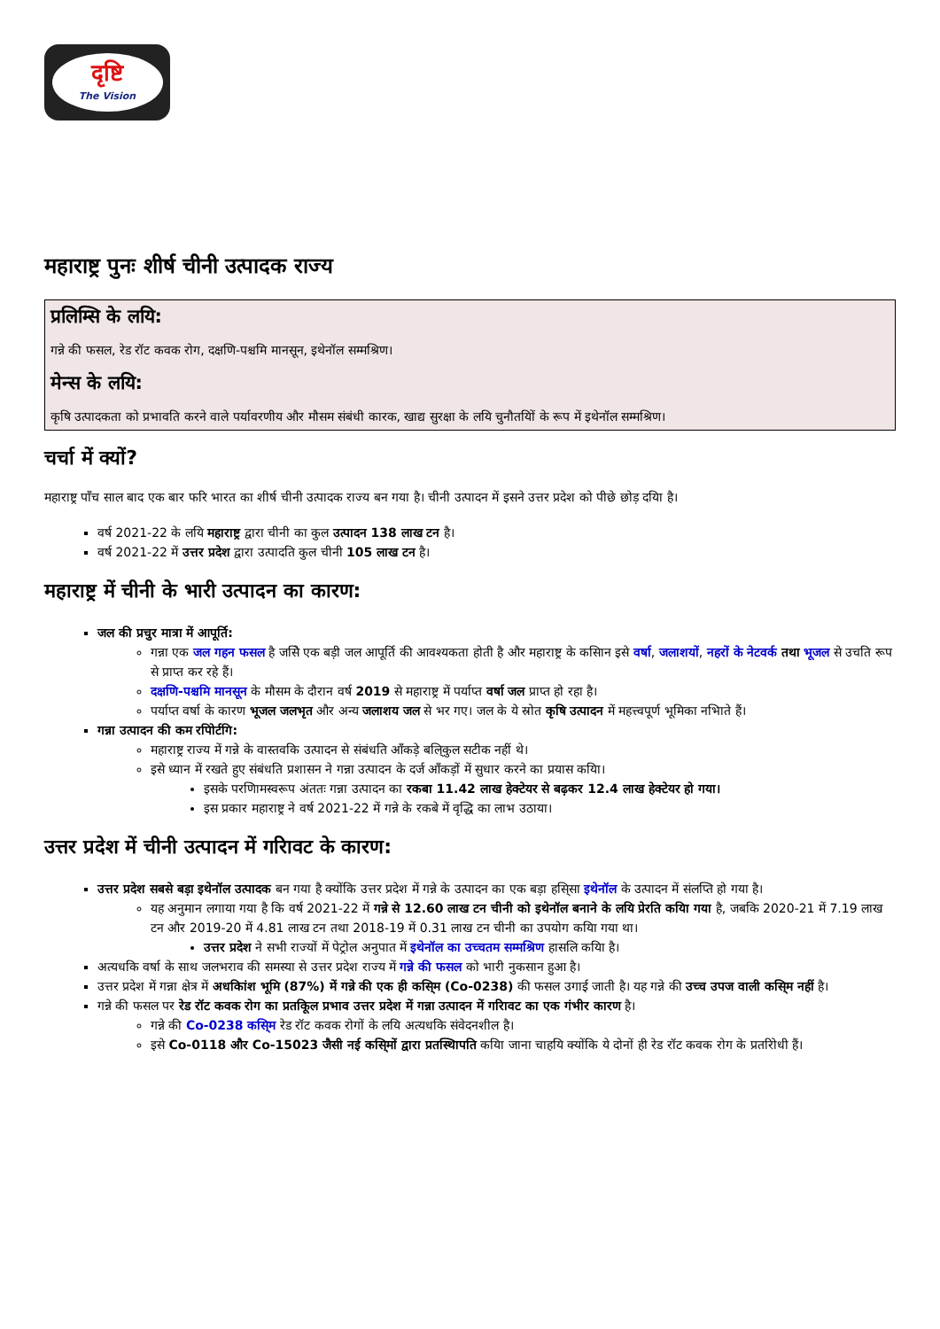दृष्टि
The Vision
महाराष्ट्र पुनः शीर्ष चीनी उत्पादक राज्य
प्रलिम्सि के लयि:
गन्ने की फसल, रेड रॉट कवक रोग, दक्षणि-पश्चमि मानसून, इथेनॉल सम्मश्रिण।
मेन्स के लयि:
कृषि उत्पादकता को प्रभावति करने वाले पर्यावरणीय और मौसम संबंधी कारक, खाद्य सुरक्षा के लयि चुनौतयिों के रूप में इथेनॉल सम्मश्रिण।
चर्चा में क्यों?
महाराष्ट्र पाँच साल बाद एक बार फरि भारत का शीर्ष चीनी उत्पादक राज्य बन गया है। चीनी उत्पादन में इसने उत्तर प्रदेश को पीछे छोड़ दयाि है।
वर्ष 2021-22 के लयि महाराष्ट्र द्वारा चीनी का कुल उत्पादन 138 लाख टन है।
वर्ष 2021-22 में उत्तर प्रदेश द्वारा उत्पादति कुल चीनी 105 लाख टन है।
महाराष्ट्र में चीनी के भारी उत्पादन का कारण:
जल की प्रचुर मात्रा में आपूर्ति:
गन्ना एक जल गहन फसल है जसिे एक बड़ी जल आपूर्ति की आवश्यकता होती है और महाराष्ट्र के कसिान इसे वर्षा, जलाशयों, नहरों के नेटवर्क तथा भूजल से उचति रूप से प्राप्त कर रहे हैं।
दक्षणि-पश्चमि मानसून के मौसम के दौरान वर्ष 2019 से महाराष्ट्र में पर्याप्त वर्षा जल प्राप्त हो रहा है।
पर्याप्त वर्षा के कारण भूजल जलभृत और अन्य जलाशय जल से भर गए। जल के ये स्रोत कृषि उत्पादन में महत्त्वपूर्ण भूमिका नभिाते हैं।
गन्ना उत्पादन की कम रपिोर्टगि:
महाराष्ट्र राज्य में गन्ने के वास्तवकि उत्पादन से संबंधति आँकड़े बलि्कुल सटीक नहीं थे।
इसे ध्यान में रखते हुए संबंधति प्रशासन ने गन्ना उत्पादन के दर्ज आँकड़ों में सुधार करने का प्रयास कयाि।
इसके परणिामस्वरूप अंततः गन्ना उत्पादन का रकबा 11.42 लाख हेक्टेयर से बढ़कर 12.4 लाख हेक्टेयर हो गया।
इस प्रकार महाराष्ट्र ने वर्ष 2021-22 में गन्ने के रकबे में वृद्धि का लाभ उठाया।
उत्तर प्रदेश में चीनी उत्पादन में गरिावट के कारण:
उत्तर प्रदेश सबसे बड़ा इथेनॉल उत्पादक बन गया है क्योंकि उत्तर प्रदेश में गन्ने के उत्पादन का एक बड़ा हसि्सा इथेनॉल के उत्पादन में संलप्ति हो गया है।
यह अनुमान लगाया गया है कि वर्ष 2021-22 में गन्ने से 12.60 लाख टन चीनी को इथेनॉल बनाने के लयि प्रेरति कयाि गया है, जबकि 2020-21 में 7.19 लाख टन और 2019-20 में 4.81 लाख टन तथा 2018-19 में 0.31 लाख टन चीनी का उपयोग कयाि गया था।
उत्तर प्रदेश ने सभी राज्यों में पेट्रोल अनुपात में इथेनॉल का उच्चतम सम्मश्रिण हासलि कयाि है।
अत्यधकि वर्षा के साथ जलभराव की समस्या से उत्तर प्रदेश राज्य में गन्ने की फसल को भारी नुकसान हुआ है।
उत्तर प्रदेश में गन्ना क्षेत्र में अधकिांश भूमि (87%) में गन्ने की एक ही कसि्म (Co-0238) की फसल उगाई जाती है। यह गन्ने की उच्च उपज वाली कसि्म नहीं है।
गन्ने की फसल पर रेड रॉट कवक रोग का प्रतकिूल प्रभाव उत्तर प्रदेश में गन्ना उत्पादन में गरिावट का एक गंभीर कारण है।
गन्ने की Co-0238 कसि्म रेड रॉट कवक रोगों के लयि अत्यधकि संवेदनशील है।
इसे Co-0118 और Co-15023 जैसी नई कसि्मों द्वारा प्रतस्थिापति कयाि जाना चाहयि क्योंकि ये दोनों ही रेड रॉट कवक रोग के प्रतरिोधी हैं।